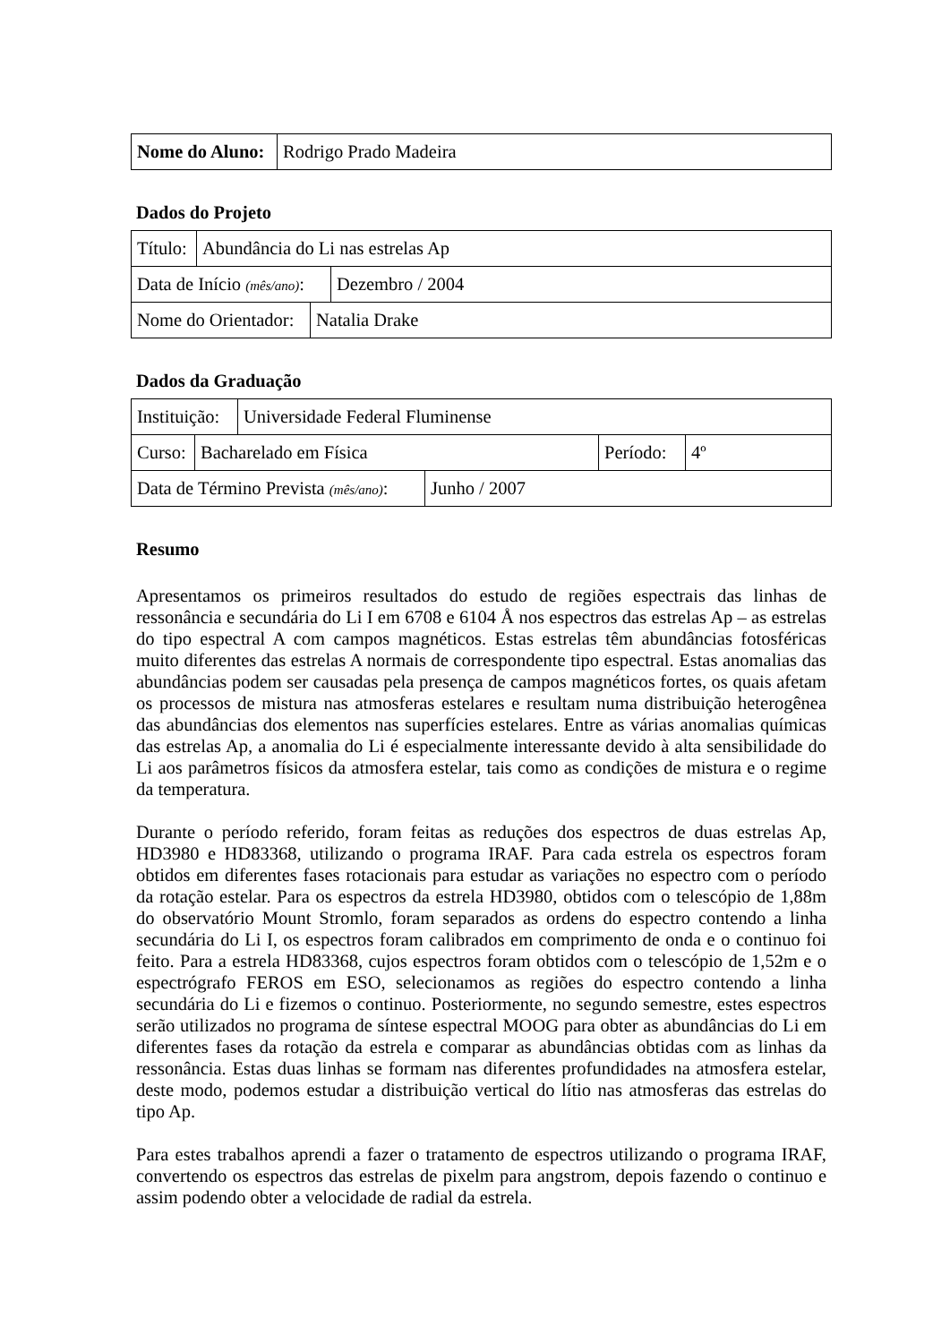| Nome do Aluno: | Rodrigo Prado Madeira |
Dados do Projeto
| Título: | Abundância do Li nas estrelas Ap |
| Data de Início (mês/ano) : | Dezembro / 2004 |
| Nome do Orientador: | Natalia Drake |
Dados da Graduação
| Instituição: | Universidade Federal Fluminense |
| Curso: | Bacharelado em Física | Período: | 4º |
| Data de Término Prevista (mês/ano) : | Junho / 2007 |
Resumo
Apresentamos os primeiros resultados do estudo de regiões espectrais das linhas de ressonância e secundária do Li I em 6708 e 6104 Å nos espectros das estrelas Ap – as estrelas do tipo espectral A com campos magnéticos. Estas estrelas têm abundâncias fotosféricas muito diferentes das estrelas A normais de correspondente tipo espectral. Estas anomalias das abundâncias podem ser causadas pela presença de campos magnéticos fortes, os quais afetam os processos de mistura nas atmosferas estelares e resultam numa distribuição heterogênea das abundâncias dos elementos nas superfícies estelares. Entre as várias anomalias químicas das estrelas Ap, a anomalia do Li é especialmente interessante devido à alta sensibilidade do Li aos parâmetros físicos da atmosfera estelar, tais como as condições de mistura e o regime da temperatura.
Durante o período referido, foram feitas as reduções dos espectros de duas estrelas Ap, HD3980 e HD83368, utilizando o programa IRAF. Para cada estrela os espectros foram obtidos em diferentes fases rotacionais para estudar as variações no espectro com o período da rotação estelar. Para os espectros da estrela HD3980, obtidos com o telescópio de 1,88m do observatório Mount Stromlo, foram separados as ordens do espectro contendo a linha secundária do Li I, os espectros foram calibrados em comprimento de onda e o continuo foi feito. Para a estrela HD83368, cujos espectros foram obtidos com o telescópio de 1,52m e o espectrógrafo FEROS em ESO, selecionamos as regiões do espectro contendo a linha secundária do Li e fizemos o continuo. Posteriormente, no segundo semestre, estes espectros serão utilizados no programa de síntese espectral MOOG para obter as abundâncias do Li em diferentes fases da rotação da estrela e comparar as abundâncias obtidas com as linhas da ressonância. Estas duas linhas se formam nas diferentes profundidades na atmosfera estelar, deste modo, podemos estudar a distribuição vertical do lítio nas atmosferas das estrelas do tipo Ap.
Para estes trabalhos aprendi a fazer o tratamento de espectros utilizando o programa IRAF, convertendo os espectros das estrelas de pixelm para angstrom, depois fazendo o continuo e assim podendo obter a velocidade de radial da estrela.